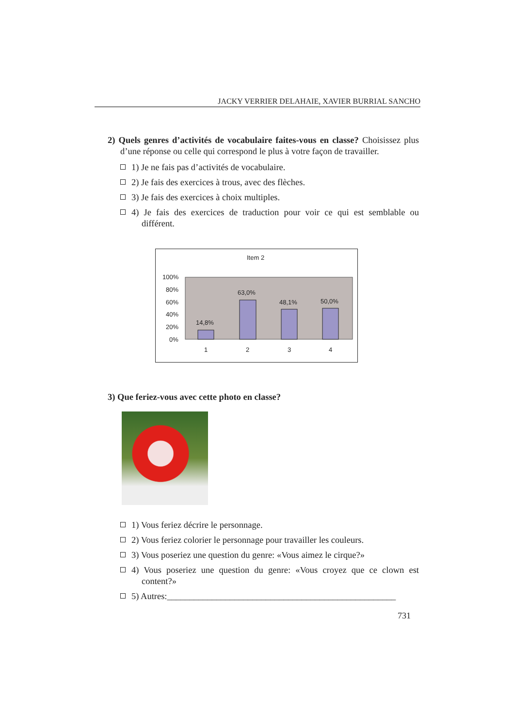JACKY VERRIER DELAHAIE, XAVIER BURRIAL SANCHO
2) Quels genres d’activités de vocabulaire faites-vous en classe? Choisissez plus d’une réponse ou celle qui correspond le plus à votre façon de travailler.
1) Je ne fais pas d’activités de vocabulaire.
2) Je fais des exercices à trous, avec des flèches.
3) Je fais des exercices à choix multiples.
4) Je fais des exercices de traduction pour voir ce qui est semblable ou différent.
Item 2
100%
80%
60%
40%
20%
0%
14,8%
63,0%
48,1%
50,0%
1
2
3
4
3) Que feriez-vous avec cette photo en classe?
1) Vous feriez décrire le personnage.
2) Vous feriez colorier le personnage pour travailler les couleurs.
3) Vous poseriez une question du genre: «Vous aimez le cirque?»
4) Vous poseriez une question du genre: «Vous croyez que ce clown est content?»
5) Autres:___________________________________________________
731